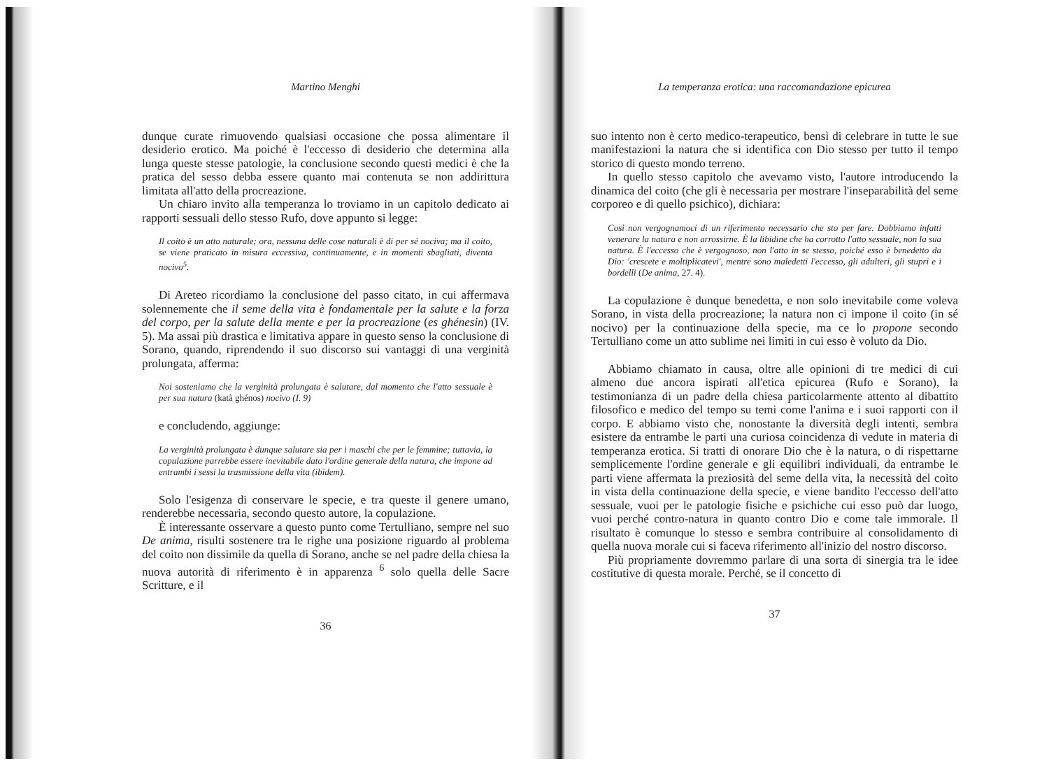Martino Menghi
dunque curate rimuovendo qualsiasi occasione che possa alimentare il desiderio erotico. Ma poiché è l'eccesso di desiderio che determina alla lunga queste stesse patologie, la conclusione secondo questi medici è che la pratica del sesso debba essere quanto mai contenuta se non addirittura limitata all'atto della procreazione.
Un chiaro invito alla temperanza lo troviamo in un capitolo dedicato ai rapporti sessuali dello stesso Rufo, dove appunto si legge:
Il coito è un atto naturale; ora, nessuna delle cose naturali è di per sé nociva; ma il coito, se viene praticato in misura eccessiva, continuamente, e in momenti sbagliati, diventa nocivo<sup>5</sup>.
Di Areteo ricordiamo la conclusione del passo citato, in cui affermava solennemente che il seme della vita è fondamentale per la salute e la forza del corpo, per la salute della mente e per la procreazione (es ghénesin) (IV. 5). Ma assai più drastica e limitativa appare in questo senso la conclusione di Sorano, quando, riprendendo il suo discorso sui vantaggi di una verginità prolungata, afferma:
Noi sosteniamo che la verginità prolungata è salutare, dal momento che l'atto sessuale è per sua natura (katà ghénos) nocivo (I. 9)
e concludendo, aggiunge:
La verginità prolungata è dunque salutare sia per i maschi che per le femmine; tuttavia, la copulazione parrebbe essere inevitabile dato l'ordine generale della natura, che impone ad entrambi i sessi la trasmissione della vita (ibidem).
Solo l'esigenza di conservare le specie, e tra queste il genere umano, renderebbe necessaria, secondo questo autore, la copulazione.
È interessante osservare a questo punto come Tertulliano, sempre nel suo De anima, risulti sostenere tra le righe una posizione riguardo al problema del coito non dissimile da quella di Sorano, anche se nel padre della chiesa la nuova autorità di riferimento è in apparenza <sup>6</sup> solo quella delle Sacre Scritture, e il
36
La temperanza erotica: una raccomandazione epicurea
suo intento non è certo medico-terapeutico, bensì di celebrare in tutte le sue manifestazioni la natura che si identifica con Dio stesso per tutto il tempo storico di questo mondo terreno.
In quello stesso capitolo che avevamo visto, l'autore introducendo la dinamica del coito (che gli è necessaria per mostrare l'inseparabilità del seme corporeo e di quello psichico), dichiara:
Così non vergognamoci di un riferimento necessario che sto per fare. Dobbiamo infatti venerare la natura e non arrossirne. È la libidine che ha corrotto l'atto sessuale, non la sua natura. È l'eccesso che è vergognoso, non l'atto in se stesso, poiché esso è benedetto da Dio: 'crescete e moltiplicatevi', mentre sono maledetti l'eccesso, gli adulteri, gli stupri e i bordelli (De anima, 27. 4).
La copulazione è dunque benedetta, e non solo inevitabile come voleva Sorano, in vista della procreazione; la natura non ci impone il coito (in sé nocivo) per la continuazione della specie, ma ce lo propone secondo Tertulliano come un atto sublime nei limiti in cui esso è voluto da Dio.
Abbiamo chiamato in causa, oltre alle opinioni di tre medici di cui almeno due ancora ispirati all'etica epicurea (Rufo e Sorano), la testimonianza di un padre della chiesa particolarmente attento al dibattito filosofico e medico del tempo su temi come l'anima e i suoi rapporti con il corpo. E abbiamo visto che, nonostante la diversità degli intenti, sembra esistere da entrambe le parti una curiosa coincidenza di vedute in materia di temperanza erotica. Si tratti di onorare Dio che è la natura, o di rispettarne semplicemente l'ordine generale e gli equilibri individuali, da entrambe le parti viene affermata la preziosità del seme della vita, la necessità del coito in vista della continuazione della specie, e viene bandito l'eccesso dell'atto sessuale, vuoi per le patologie fisiche e psichiche cui esso può dar luogo, vuoi perché contro-natura in quanto contro Dio e come tale immorale. Il risultato è comunque lo stesso e sembra contribuire al consolidamento di quella nuova morale cui si faceva riferimento all'inizio del nostro discorso.
Più propriamente dovremmo parlare di una sorta di sinergia tra le idee costitutive di questa morale. Perché, se il concetto di
37